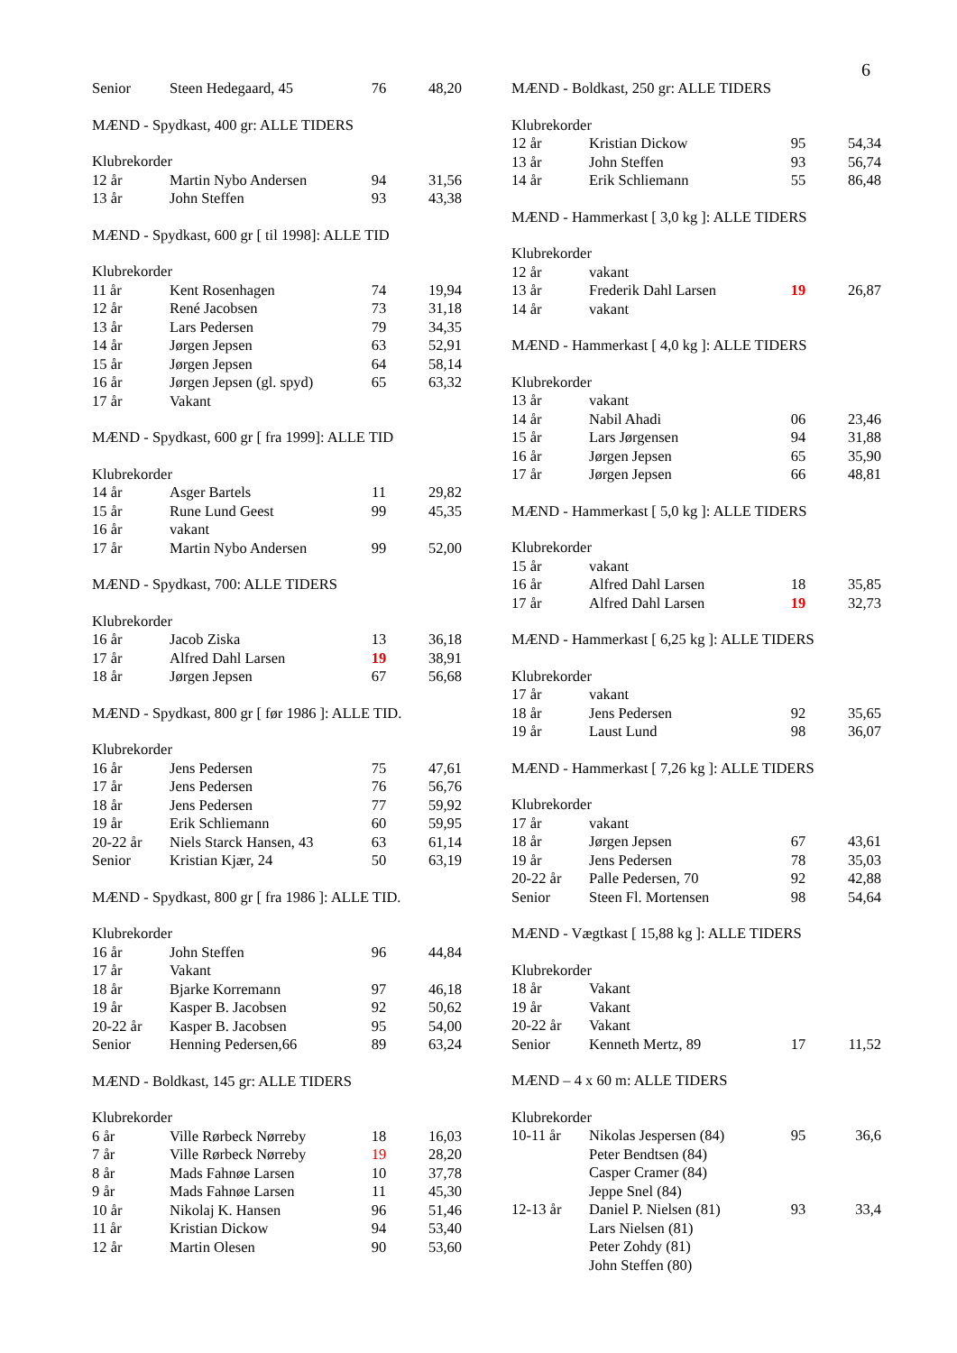6
| Senior | Steen Hedegaard, 45 | 76 | 48,20 |
MÆND - Spydkast, 400 gr: ALLE TIDERS
| Klubrekorder | | | |
| 12 år | Martin Nybo Andersen | 94 | 31,56 |
| 13 år | John Steffen | 93 | 43,38 |
MÆND - Spydkast, 600 gr [ til 1998]: ALLE TID
| Klubrekorder | | | |
| 11 år | Kent Rosenhagen | 74 | 19,94 |
| 12 år | René Jacobsen | 73 | 31,18 |
| 13 år | Lars Pedersen | 79 | 34,35 |
| 14 år | Jørgen Jepsen | 63 | 52,91 |
| 15 år | Jørgen Jepsen | 64 | 58,14 |
| 16 år | Jørgen Jepsen (gl. spyd) | 65 | 63,32 |
| 17 år | Vakant | | |
MÆND - Spydkast, 600 gr [ fra 1999]: ALLE TID
| Klubrekorder | | | |
| 14 år | Asger Bartels | 11 | 29,82 |
| 15 år | Rune Lund Geest | 99 | 45,35 |
| 16 år | vakant | | |
| 17 år | Martin Nybo Andersen | 99 | 52,00 |
MÆND - Spydkast, 700: ALLE TIDERS
| Klubrekorder | | | |
| 16 år | Jacob Ziska | 13 | 36,18 |
| 17 år | Alfred Dahl Larsen | 19 | 38,91 |
| 18 år | Jørgen Jepsen | 67 | 56,68 |
MÆND - Spydkast, 800 gr [ før 1986 ]: ALLE TID.
| Klubrekorder | | | |
| 16 år | Jens Pedersen | 75 | 47,61 |
| 17 år | Jens Pedersen | 76 | 56,76 |
| 18 år | Jens Pedersen | 77 | 59,92 |
| 19 år | Erik Schliemann | 60 | 59,95 |
| 20-22 år | Niels Starck Hansen, 43 | 63 | 61,14 |
| Senior | Kristian Kjær, 24 | 50 | 63,19 |
MÆND - Spydkast, 800 gr [ fra 1986 ]: ALLE TID.
| Klubrekorder | | | |
| 16 år | John Steffen | 96 | 44,84 |
| 17 år | Vakant | | |
| 18 år | Bjarke Korremann | 97 | 46,18 |
| 19 år | Kasper B. Jacobsen | 92 | 50,62 |
| 20-22 år | Kasper B. Jacobsen | 95 | 54,00 |
| Senior | Henning Pedersen,66 | 89 | 63,24 |
MÆND - Boldkast, 145 gr: ALLE TIDERS
| Klubrekorder | | | |
| 6 år | Ville Rørbeck Nørreby | 18 | 16,03 |
| 7 år | Ville Rørbeck Nørreby | 19 | 28,20 |
| 8 år | Mads Fahnøe Larsen | 10 | 37,78 |
| 9 år | Mads Fahnøe Larsen | 11 | 45,30 |
| 10 år | Nikolaj K. Hansen | 96 | 51,46 |
| 11 år | Kristian Dickow | 94 | 53,40 |
| 12 år | Martin Olesen | 90 | 53,60 |
MÆND - Boldkast, 250 gr: ALLE TIDERS
| Klubrekorder | | | |
| 12 år | Kristian Dickow | 95 | 54,34 |
| 13 år | John Steffen | 93 | 56,74 |
| 14 år | Erik Schliemann | 55 | 86,48 |
MÆND - Hammerkast [ 3,0 kg ]: ALLE TIDERS
| Klubrekorder | | | |
| 12 år | vakant | | |
| 13 år | Frederik Dahl Larsen | 19 | 26,87 |
| 14 år | vakant | | |
MÆND - Hammerkast [ 4,0 kg ]: ALLE TIDERS
| Klubrekorder | | | |
| 13 år | vakant | | |
| 14 år | Nabil Ahadi | 06 | 23,46 |
| 15 år | Lars Jørgensen | 94 | 31,88 |
| 16 år | Jørgen Jepsen | 65 | 35,90 |
| 17 år | Jørgen Jepsen | 66 | 48,81 |
MÆND - Hammerkast [ 5,0 kg ]: ALLE TIDERS
| Klubrekorder | | | |
| 15 år | vakant | | |
| 16 år | Alfred Dahl Larsen | 18 | 35,85 |
| 17 år | Alfred Dahl Larsen | 19 | 32,73 |
MÆND - Hammerkast [ 6,25 kg ]: ALLE TIDERS
| Klubrekorder | | | |
| 17 år | vakant | | |
| 18 år | Jens Pedersen | 92 | 35,65 |
| 19 år | Laust Lund | 98 | 36,07 |
MÆND - Hammerkast [ 7,26 kg ]: ALLE TIDERS
| Klubrekorder | | | |
| 17 år | vakant | | |
| 18 år | Jørgen Jepsen | 67 | 43,61 |
| 19 år | Jens Pedersen | 78 | 35,03 |
| 20-22 år | Palle Pedersen, 70 | 92 | 42,88 |
| Senior | Steen Fl. Mortensen | 98 | 54,64 |
MÆND - Vægtkast [ 15,88 kg ]: ALLE TIDERS
| Klubrekorder | | | |
| 18 år | Vakant | | |
| 19 år | Vakant | | |
| 20-22 år | Vakant | | |
| Senior | Kenneth Mertz, 89 | 17 | 11,52 |
MÆND – 4 x 60 m: ALLE TIDERS
| Klubrekorder | | | |
| 10-11 år | Nikolas Jespersen (84) | 95 | 36,6 |
| | Peter Bendtsen (84) | | |
| | Casper Cramer (84) | | |
| | Jeppe Snel (84) | | |
| 12-13 år | Daniel P. Nielsen (81) | 93 | 33,4 |
| | Lars Nielsen (81) | | |
| | Peter Zohdy (81) | | |
| | John Steffen (80) | | |